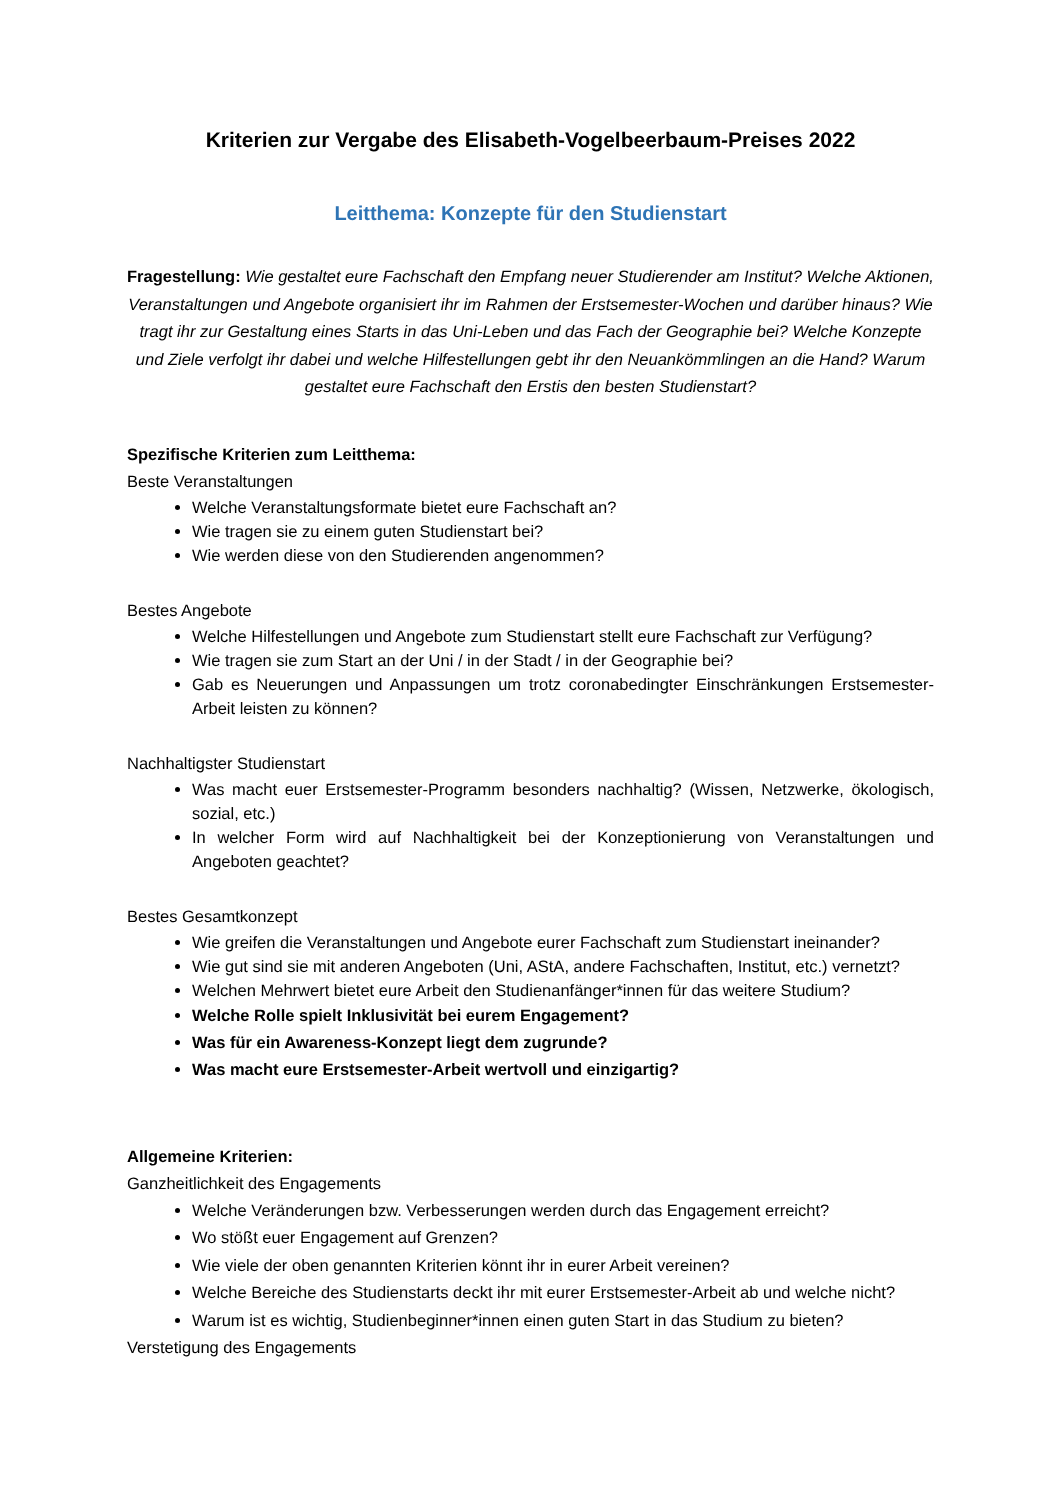Kriterien zur Vergabe des Elisabeth-Vogelbeerbaum-Preises 2022
Leitthema: Konzepte für den Studienstart
Fragestellung: Wie gestaltet eure Fachschaft den Empfang neuer Studierender am Institut? Welche Aktionen, Veranstaltungen und Angebote organisiert ihr im Rahmen der Erstsemester-Wochen und darüber hinaus? Wie tragt ihr zur Gestaltung eines Starts in das Uni-Leben und das Fach der Geographie bei? Welche Konzepte und Ziele verfolgt ihr dabei und welche Hilfestellungen gebt ihr den Neuankömmlingen an die Hand? Warum gestaltet eure Fachschaft den Erstis den besten Studienstart?
Spezifische Kriterien zum Leitthema:
Beste Veranstaltungen
Welche Veranstaltungsformate bietet eure Fachschaft an?
Wie tragen sie zu einem guten Studienstart bei?
Wie werden diese von den Studierenden angenommen?
Bestes Angebote
Welche Hilfestellungen und Angebote zum Studienstart stellt eure Fachschaft zur Verfügung?
Wie tragen sie zum Start an der Uni / in der Stadt / in der Geographie bei?
Gab es Neuerungen und Anpassungen um trotz coronabedingter Einschränkungen Erstsemester-Arbeit leisten zu können?
Nachhaltigster Studienstart
Was macht euer Erstsemester-Programm besonders nachhaltig? (Wissen, Netzwerke, ökologisch, sozial, etc.)
In welcher Form wird auf Nachhaltigkeit bei der Konzeptionierung von Veranstaltungen und Angeboten geachtet?
Bestes Gesamtkonzept
Wie greifen die Veranstaltungen und Angebote eurer Fachschaft zum Studienstart ineinander?
Wie gut sind sie mit anderen Angeboten (Uni, AStA, andere Fachschaften, Institut, etc.) vernetzt?
Welchen Mehrwert bietet eure Arbeit den Studienanfänger*innen für das weitere Studium?
Welche Rolle spielt Inklusivität bei eurem Engagement?
Was für ein Awareness-Konzept liegt dem zugrunde?
Was macht eure Erstsemester-Arbeit wertvoll und einzigartig?
Allgemeine Kriterien:
Ganzheitlichkeit des Engagements
Welche Veränderungen bzw. Verbesserungen werden durch das Engagement erreicht?
Wo stößt euer Engagement auf Grenzen?
Wie viele der oben genannten Kriterien könnt ihr in eurer Arbeit vereinen?
Welche Bereiche des Studienstarts deckt ihr mit eurer Erstsemester-Arbeit ab und welche nicht?
Warum ist es wichtig, Studienbeginner*innen einen guten Start in das Studium zu bieten?
Verstetigung des Engagements